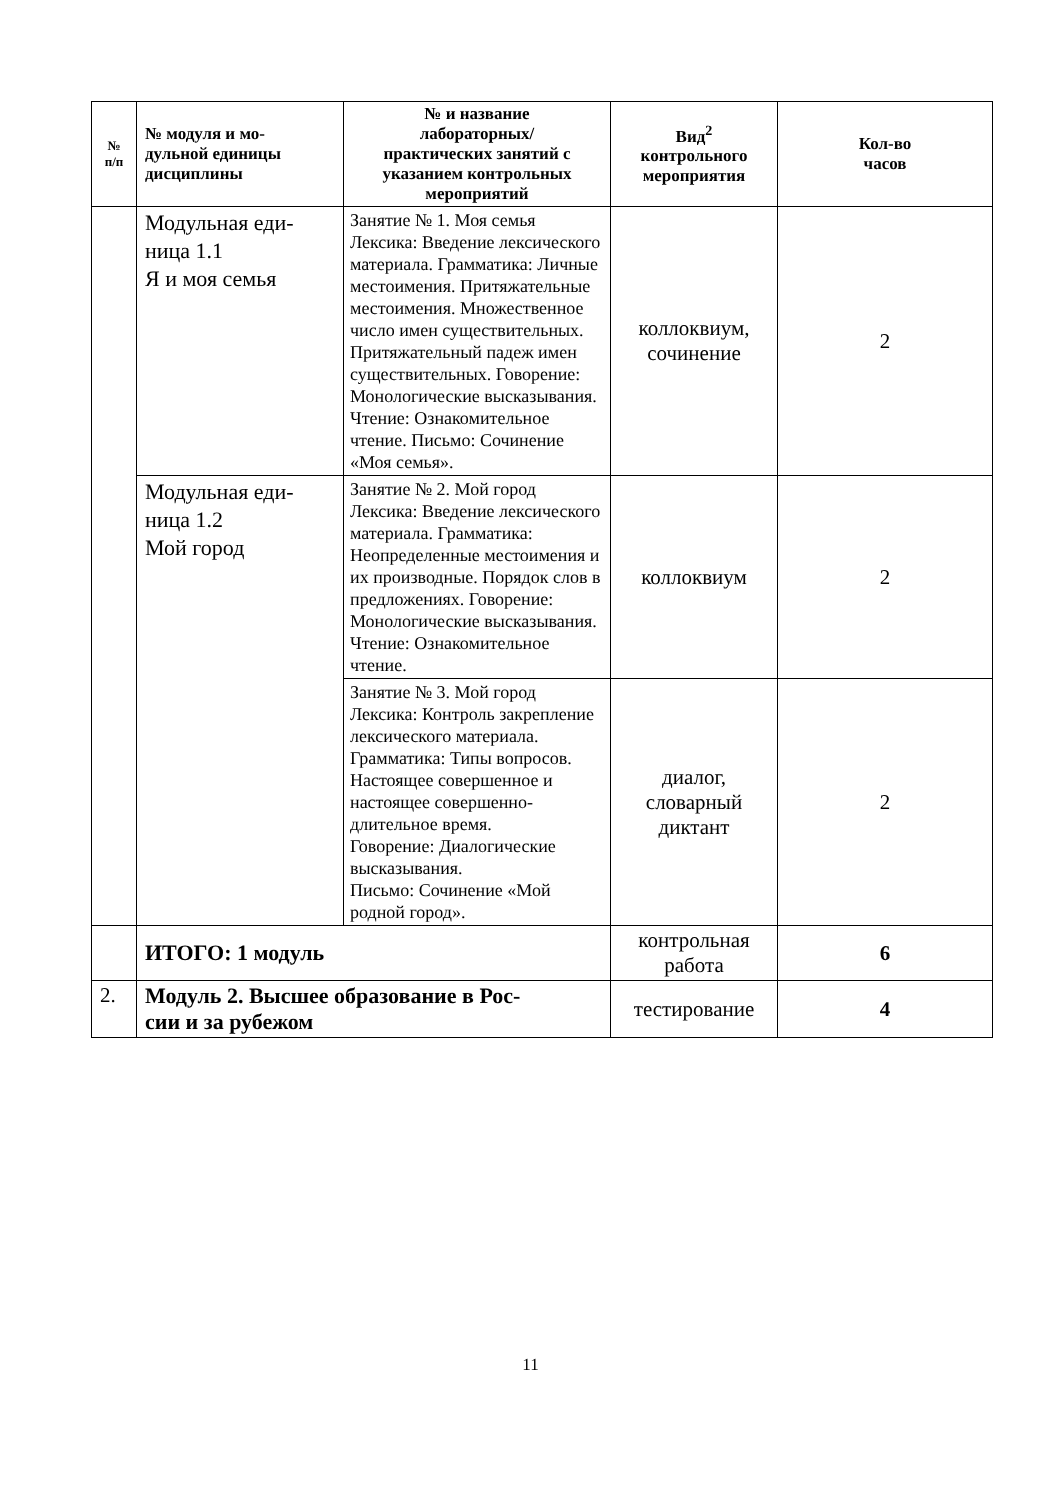| № п/п | № модуля и мо- дульной единицы дисциплины | № и название лабораторных/ практических занятий с указанием контрольных мероприятий | Вид<sup>2</sup> контрольного мероприятия | Кол-во часов |
| --- | --- | --- | --- | --- |
| | Модульная еди- ница 1.1 Я и моя семья | Занятие № 1. Моя семья Лексика: Введение лексического материала. Грамматика: Личные местоимения. Притяжательные местоимения. Множественное число имен существительных. Притяжательный падеж имен существительных. Говорение: Монологические высказывания. Чтение: Ознакомительное чтение. Письмо: Сочинение «Моя семья». | коллоквиум, сочинение | 2 |
| | Модульная еди- ница 1.2 Мой город | Занятие № 2. Мой город Лексика: Введение лексического материала. Грамматика: Неопределенные местоимения и их производные. Порядок слов в предложениях. Говорение: Монологические высказывания. Чтение: Ознакомительное чтение. | коллоквиум | 2 |
| | | Занятие № 3. Мой город Лексика: Контроль закрепление лексического материала. Грамматика: Типы вопросов. Настоящее совершенное и настоящее совершенно-длительное время. Говорение: Диалогические высказывания. Письмо: Сочинение «Мой родной город». | диалог, словарный диктант | 2 |
| | ИТОГО: 1 модуль | | контрольная работа | 6 |
| 2. | Модуль 2. Высшее образование в Рос- сии и за рубежом | | тестирование | 4 |
11